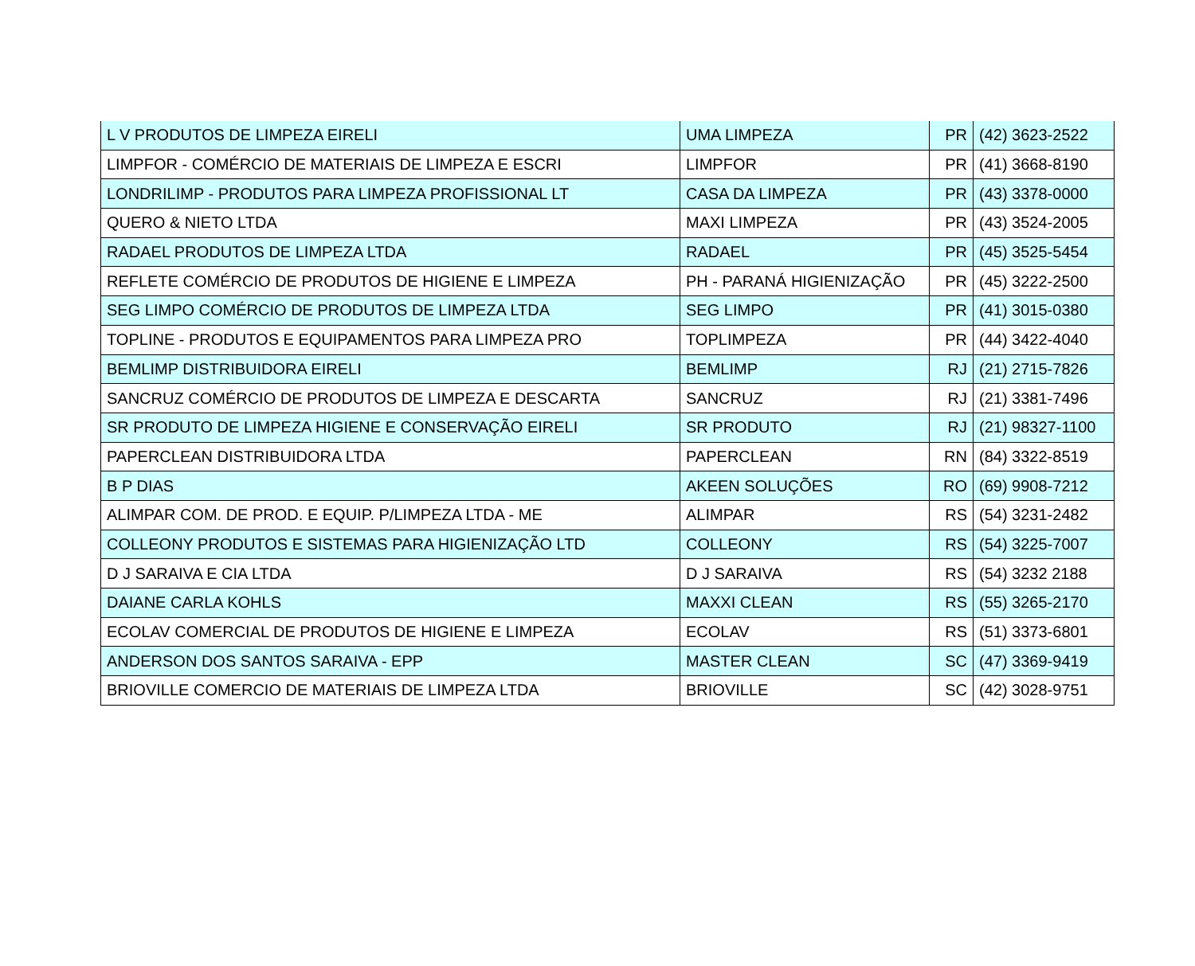| L V PRODUTOS DE LIMPEZA EIRELI | UMA LIMPEZA | PR | (42) 3623-2522 |
| LIMPFOR - COMÉRCIO DE MATERIAIS DE LIMPEZA E ESCRI | LIMPFOR | PR | (41) 3668-8190 |
| LONDRILIMP - PRODUTOS PARA LIMPEZA PROFISSIONAL LT | CASA DA LIMPEZA | PR | (43) 3378-0000 |
| QUERO & NIETO LTDA | MAXI LIMPEZA | PR | (43) 3524-2005 |
| RADAEL PRODUTOS DE LIMPEZA LTDA | RADAEL | PR | (45) 3525-5454 |
| REFLETE COMÉRCIO DE PRODUTOS DE HIGIENE E LIMPEZA | PH - PARANÁ HIGIENIZAÇÃO | PR | (45) 3222-2500 |
| SEG LIMPO COMÉRCIO DE PRODUTOS DE LIMPEZA LTDA | SEG LIMPO | PR | (41) 3015-0380 |
| TOPLINE - PRODUTOS E EQUIPAMENTOS PARA LIMPEZA PRO | TOPLIMPEZA | PR | (44) 3422-4040 |
| BEMLIMP DISTRIBUIDORA EIRELI | BEMLIMP | RJ | (21) 2715-7826 |
| SANCRUZ COMÉRCIO DE PRODUTOS DE LIMPEZA E DESCARTA | SANCRUZ | RJ | (21) 3381-7496 |
| SR PRODUTO DE LIMPEZA HIGIENE E CONSERVAÇÃO EIRELI | SR PRODUTO | RJ | (21) 98327-1100 |
| PAPERCLEAN DISTRIBUIDORA LTDA | PAPERCLEAN | RN | (84) 3322-8519 |
| B P DIAS | AKEEN SOLUÇÕES | RO | (69) 9908-7212 |
| ALIMPAR COM. DE PROD. E EQUIP. P/LIMPEZA LTDA - ME | ALIMPAR | RS | (54) 3231-2482 |
| COLLEONY PRODUTOS E SISTEMAS PARA HIGIENIZAÇÃO LTD | COLLEONY | RS | (54) 3225-7007 |
| D J SARAIVA E CIA LTDA | D J SARAIVA | RS | (54) 3232 2188 |
| DAIANE CARLA KOHLS | MAXXI CLEAN | RS | (55) 3265-2170 |
| ECOLAV COMERCIAL DE PRODUTOS DE HIGIENE E LIMPEZA | ECOLAV | RS | (51) 3373-6801 |
| ANDERSON DOS SANTOS SARAIVA - EPP | MASTER CLEAN | SC | (47) 3369-9419 |
| BRIOVILLE COMERCIO DE MATERIAIS DE LIMPEZA LTDA | BRIOVILLE | SC | (42) 3028-9751 |